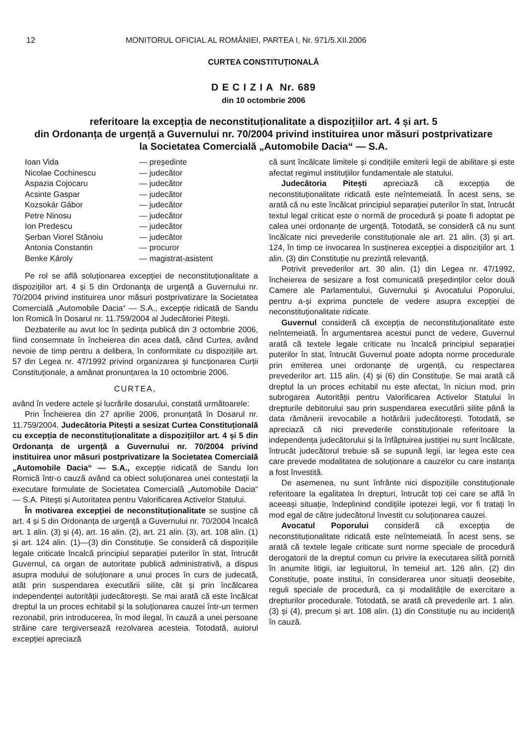12 MONITORUL OFICIAL AL ROMÂNIEI, PARTEA I, Nr. 971/5.XII.2006
CURTEA CONSTITUȚIONALĂ
D E C I Z I A Nr. 689
din 10 octombrie 2006
referitoare la excepția de neconstituționalitate a dispozițiilor art. 4 și art. 5
din Ordonanța de urgență a Guvernului nr. 70/2004 privind instituirea unor măsuri postprivatizare
la Societatea Comercială „Automobile Dacia“ — S.A.
Ioan Vida — președinte Nicolae Cochinescu — judecător Aspazia Cojocaru — judecător Acsinte Gaspar — judecător Kozsokár Gábor — judecător Petre Ninosu — judecător Ion Predescu — judecător Șerban Viorel Stănoiu — judecător Antonia Constantin — procuror Benke Károly — magistrat-asistent
Pe rol se află soluționarea excepției de neconstituționalitate a dispozițiilor art. 4 și 5 din Ordonanța de urgență a Guvernului nr. 70/2004 privind instituirea unor măsuri postprivatizare la Societatea Comercială „Automobile Dacia“ — S.A., excepție ridicată de Sandu Ion Romică în Dosarul nr. 11.759/2004 al Judecătoriei Pitești.
Dezbaterile au avut loc în ședința publică din 3 octombrie 2006, fiind consemnate în încheierea din acea dată, când Curtea, având nevoie de timp pentru a delibera, în conformitate cu dispozițiile art. 57 din Legea nr. 47/1992 privind organizarea și funcționarea Curții Constituționale, a amânat pronunțarea la 10 octombrie 2006.
CURTEA,
având în vedere actele și lucrările dosarului, constată următoarele:
Prin Încheierea din 27 aprilie 2006, pronunțată în Dosarul nr. 11.759/2004, Judecătoria Pitești a sesizat Curtea Constituțională cu excepția de neconstituționalitate a dispozițiilor art. 4 și 5 din Ordonanța de urgență a Guvernului nr. 70/2004 privind instituirea unor măsuri postprivatizare la Societatea Comercială „Automobile Dacia“ — S.A., excepție ridicată de Sandu Ion Romică într-o cauză având ca obiect soluționarea unei contestații la executare formulate de Societatea Comercială „Automobile Dacia“ — S.A. Pitești și Autoritatea pentru Valorificarea Activelor Statului.
În motivarea excepției de neconstituționalitate se susține că art. 4 și 5 din Ordonanța de urgență a Guvernului nr. 70/2004 încalcă art. 1 alin. (3) și (4), art. 16 alin. (2), art. 21 alin. (3), art. 108 alin. (1) și art. 124 alin. (1)—(3) din Constituție. Se consideră că dispozițiile legale criticate încalcă principiul separației puterilor în stat, întrucât Guvernul, ca organ de autoritate publică administrativă, a dispus asupra modului de soluționare a unui proces în curs de judecată, atât prin suspendarea executării silite, cât și prin încălcarea independenței autorității judecătorești. Se mai arată că este încălcat dreptul la un proces echitabil și la soluționarea cauzei într-un termen rezonabil, prin introducerea, în mod ilegal, în cauză a unei persoane străine care tergiversează rezolvarea acesteia. Totodată, autorul excepției apreciază
că sunt încălcate limitele și condițiile emiterii legii de abilitare și este afectat regimul instituțiilor fundamentale ale statului.
Judecătoria Pitești apreciază că excepția de neconstituționalitate ridicată este neîntemeiată. În acest sens, se arată că nu este încălcat principiul separației puterilor în stat, întrucât textul legal criticat este o normă de procedură și poate fi adoptat pe calea unei ordonanțe de urgență. Totodată, se consideră că nu sunt încălcate nici prevederile constituționale ale art. 21 alin. (3) și art. 124, în timp ce invocarea în susținerea excepției a dispozițiilor art. 1 alin. (3) din Constituție nu prezintă relevanță.
Potrivit prevederilor art. 30 alin. (1) din Legea nr. 47/1992, încheierea de sesizare a fost comunicată președinților celor două Camere ale Parlamentului, Guvernului și Avocatului Poporului, pentru a-și exprima punctele de vedere asupra excepției de neconstituționalitate ridicate.
Guvernul consideră că excepția de neconstituționalitate este neîntemeiată. În argumentarea acestui punct de vedere, Guvernul arată că textele legale criticate nu încalcă principiul separației puterilor în stat, întrucât Guvernul poate adopta norme procedurale prin emiterea unei ordonanțe de urgență, cu respectarea prevederilor art. 115 alin. (4) și (6) din Constituție. Se mai arată că dreptul la un proces echitabil nu este afectat, în niciun mod, prin subrogarea Autorității pentru Valorificarea Activelor Statului în drepturile debitorului sau prin suspendarea executării silite până la data rămânerii irevocabile a hotărârii judecătorești. Totodată, se apreciază că nici prevederile constituționale referitoare la independența judecătorului și la înfăptuirea justiției nu sunt încălcate, întrucât judecătorul trebuie să se supună legii, iar legea este cea care prevede modalitatea de soluționare a cauzelor cu care instanța a fost învestită.
De asemenea, nu sunt înfrânte nici dispozițiile constituționale referitoare la egalitatea în drepturi, întrucât toți cei care se află în aceeași situație, îndeplinind condițiile ipotezei legii, vor fi tratați în mod egal de către judecătorul învestit cu soluționarea cauzei.
Avocatul Poporului consideră că excepția de neconstituționalitate ridicată este neîntemeiată. În acest sens, se arată că textele legale criticate sunt norme speciale de procedură derogatorii de la dreptul comun cu privire la executarea silită pornită în anumite litigii, iar legiuitorul, în temeiul art. 126 alin. (2) din Constituție, poate institui, în considerarea unor situații deosebite, reguli speciale de procedură, ca și modalitățile de exercitare a drepturilor procedurale. Totodată, se arată că prevederile art. 1 alin. (3) și (4), precum și art. 108 alin. (1) din Constituție nu au incidență în cauză.